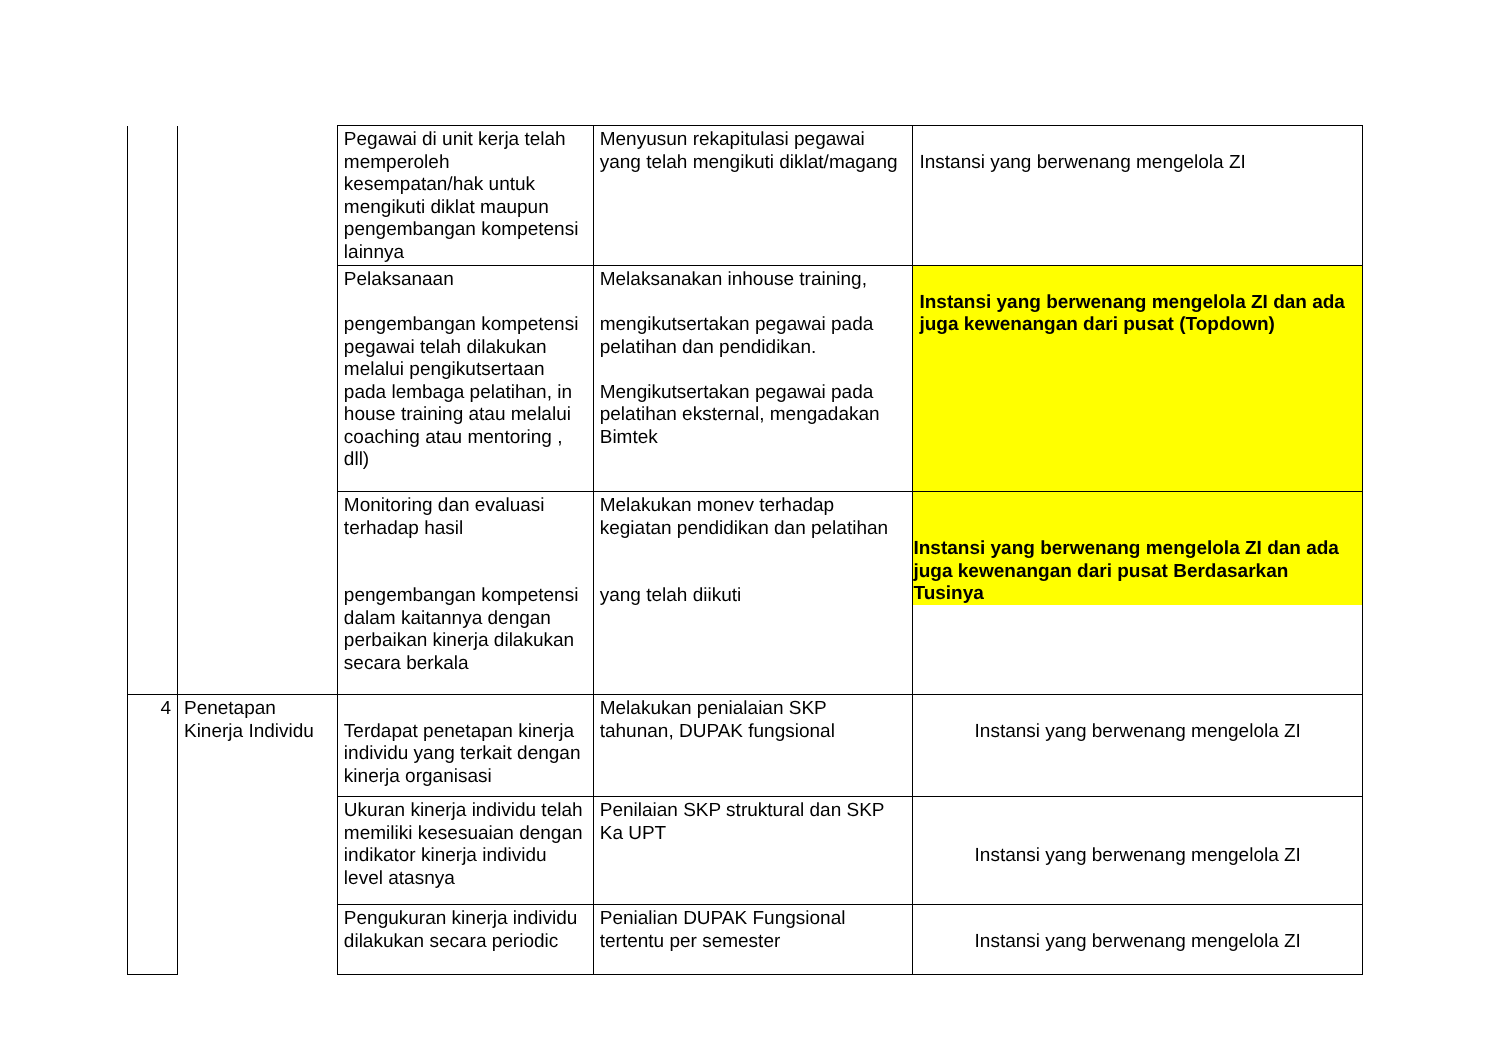| | | Pegawai di unit kerja telah memperoleh kesempatan/hak untuk mengikuti diklat maupun pengembangan kompetensi lainnya | Menyusun rekapitulasi pegawai yang telah mengikuti diklat/magang | Instansi yang berwenang mengelola ZI |
| | | Pelaksanaan pengembangan kompetensi pegawai telah dilakukan melalui pengikutsertaan pada lembaga pelatihan, in house training atau melalui coaching atau mentoring , dll) | Melaksanakan inhouse training, mengikutsertakan pegawai pada pelatihan dan pendidikan. Mengikutsertakan pegawai pada pelatihan eksternal, mengadakan Bimtek | Instansi yang berwenang mengelola ZI dan ada juga kewenangan dari pusat (Topdown) |
| | | Monitoring dan evaluasi terhadap hasil pengembangan kompetensi dalam kaitannya dengan perbaikan kinerja dilakukan secara berkala | Melakukan monev terhadap kegiatan pendidikan dan pelatihan yang telah diikuti | Instansi yang berwenang mengelola ZI dan ada juga kewenangan dari pusat Berdasarkan Tusinya |
| 4 | Penetapan Kinerja Individu | Terdapat penetapan kinerja individu yang terkait dengan kinerja organisasi | Melakukan penialaian SKP tahunan, DUPAK fungsional | Instansi yang berwenang mengelola ZI |
| | | Ukuran kinerja individu telah memiliki kesesuaian dengan indikator kinerja individu level atasnya | Penilaian SKP struktural dan SKP Ka UPT | Instansi yang berwenang mengelola ZI |
| | | Pengukuran kinerja individu dilakukan secara periodic | Penialian DUPAK Fungsional tertentu per semester | Instansi yang berwenang mengelola ZI |